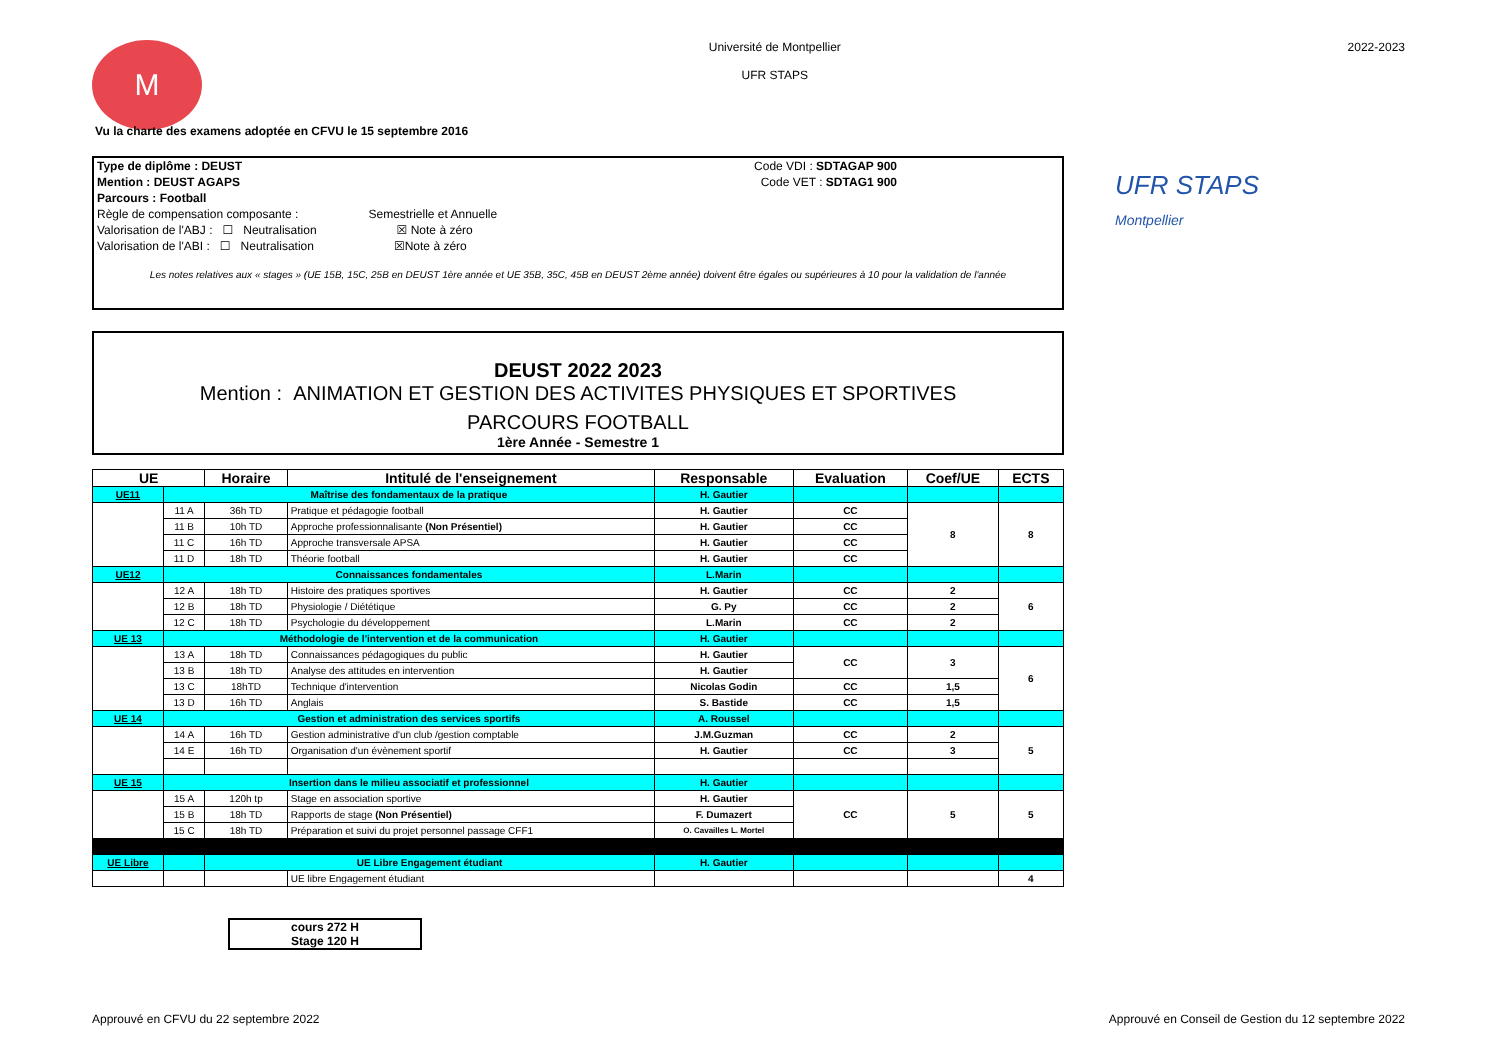M
Université de Montpellier
UFR STAPS
2022-2023
Vu la charte des examens adoptée en CFVU le 15 septembre 2016
Type de diplôme : DEUST Code VDI : SDTAGAP 900
Mention : DEUST AGAPS Code VET : SDTAG1 900
Parcours : Football
Règle de compensation composante : Semestrielle et Annuelle
Valorisation de l'ABJ : ☐ Neutralisation ☒ Note à zéro
Valorisation de l'ABI : ☐ Neutralisation ☒Note à zéro
Les notes relatives aux « stages » (UE 15B, 15C, 25B en DEUST 1ère année et UE 35B, 35C, 45B en DEUST 2ème année) doivent être égales ou supérieures à 10 pour la validation de l'année
UFR STAPS
Montpellier
DEUST 2022 2023
Mention : ANIMATION ET GESTION DES ACTIVITES PHYSIQUES ET SPORTIVES
PARCOURS FOOTBALL
1ère Année - Semestre 1
| UE | | Horaire | Intitulé de l'enseignement | Responsable | Evaluation | Coef/UE | ECTS |
| --- | --- | --- | --- | --- | --- | --- | --- |
| UE11 | Maîtrise des fondamentaux de la pratique | | | H. Gautier | | | |
| | 11 A | 36h TD | Pratique et pédagogie football | H. Gautier | CC | 8 | 8 |
| | 11 B | 10h TD | Approche professionnalisante (Non Présentiel) | H. Gautier | CC | | |
| | 11 C | 16h TD | Approche transversale APSA | H. Gautier | CC | | |
| | 11 D | 18h TD | Théorie football | H. Gautier | CC | | |
| UE12 | Connaissances fondamentales | | | L.Marin | | | |
| | 12 A | 18h TD | Histoire des pratiques sportives | H. Gautier | CC | 2 | 6 |
| | 12 B | 18h TD | Physiologie / Diététique | G. Py | CC | 2 | |
| | 12 C | 18h TD | Psychologie du développement | L.Marin | CC | 2 | |
| UE 13 | Méthodologie de l'intervention et de la communication | | | H. Gautier | | | |
| | 13 A | 18h TD | Connaissances pédagogiques du public | H. Gautier | CC | 3 | 6 |
| | 13 B | 18h TD | Analyse des attitudes en intervention | H. Gautier | | | |
| | 13 C | 18hTD | Technique d'intervention | Nicolas Godin | CC | 1,5 | |
| | 13 D | 16h TD | Anglais | S. Bastide | CC | 1,5 | |
| UE 14 | Gestion et administration des services sportifs | | | A. Roussel | | | |
| | 14 A | 16h TD | Gestion administrative d'un club /gestion comptable | J.M.Guzman | CC | 2 | 5 |
| | 14 E | 16h TD | Organisation d'un évènement sportif | H. Gautier | CC | 3 | |
| UE 15 | Insertion dans le milieu associatif et professionnel | | | H. Gautier | | | |
| | 15 A | 120h tp | Stage en association sportive | H. Gautier | CC | 5 | 5 |
| | 15 B | 18h TD | Rapports de stage (Non Présentiel) | F. Dumazert | | | |
| | 15 C | 18h TD | Préparation et suivi du projet personnel passage CFF1 | O. Cavailles L. Mortel | | | |
| UE Libre | | UE Libre Engagement étudiant | | H. Gautier | | | |
| | | | UE libre Engagement étudiant | | | | 4 |
cours 272 H
Stage 120 H
Approuvé en CFVU du 22 septembre 2022 Approuvé en Conseil de Gestion du 12 septembre 2022